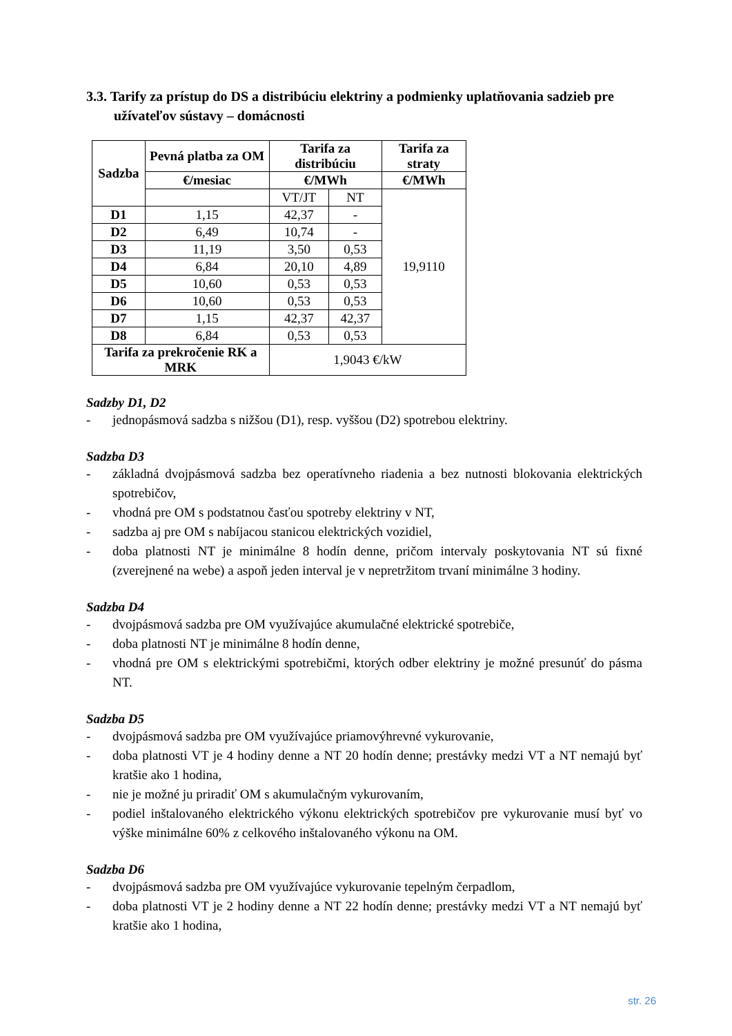3.3. Tarify za prístup do DS a distribúciu elektriny a podmienky uplatňovania sadzieb pre užívateľov sústavy – domácnosti
| Sadzba | Pevná platba za OM | Tarifa za distribúciu | | Tarifa za straty |
| --- | --- | --- | --- | --- |
| | €/mesiac | €/MWh | | €/MWh |
| | | VT/JT | NT | 19,9110 |
| D1 | 1,15 | 42,37 | - | |
| D2 | 6,49 | 10,74 | - | |
| D3 | 11,19 | 3,50 | 0,53 | |
| D4 | 6,84 | 20,10 | 4,89 | |
| D5 | 10,60 | 0,53 | 0,53 | |
| D6 | 10,60 | 0,53 | 0,53 | |
| D7 | 1,15 | 42,37 | 42,37 | |
| D8 | 6,84 | 0,53 | 0,53 | |
| Tarifa za prekročenie RK a MRK | | 1,9043 €/kW | | |
Sadzby D1, D2
- jednopásmová sadzba s nižšou (D1), resp. vyššou (D2) spotrebou elektriny.
Sadzba D3
- základná dvojpásmová sadzba bez operatívneho riadenia a bez nutnosti blokovania elektrických spotrebičov,
- vhodná pre OM s podstatnou časťou spotreby elektriny v NT,
- sadzba aj pre OM s nabíjacou stanicou elektrických vozidiel,
- doba platnosti NT je minimálne 8 hodín denne, pričom intervaly poskytovania NT sú fixné (zverejnené na webe) a aspoň jeden interval je v nepretržitom trvaní minimálne 3 hodiny.
Sadzba D4
- dvojpásmová sadzba pre OM využívajúce akumulačné elektrické spotrebiče,
- doba platnosti NT je minimálne 8 hodín denne,
- vhodná pre OM s elektrickými spotrebičmi, ktorých odber elektriny je možné presunúť do pásma NT.
Sadzba D5
- dvojpásmová sadzba pre OM využívajúce priamovýhrevné vykurovanie,
- doba platnosti VT je 4 hodiny denne a NT 20 hodín denne; prestávky medzi VT a NT nemajú byť kratšie ako 1 hodina,
- nie je možné ju priradiť OM s akumulačným vykurovaním,
- podiel inštalovaného elektrického výkonu elektrických spotrebičov pre vykurovanie musí byť vo výške minimálne 60% z celkového inštalovaného výkonu na OM.
Sadzba D6
- dvojpásmová sadzba pre OM využívajúce vykurovanie tepelným čerpadlom,
- doba platnosti VT je 2 hodiny denne a NT 22 hodín denne; prestávky medzi VT a NT nemajú byť kratšie ako 1 hodina,
str. 26